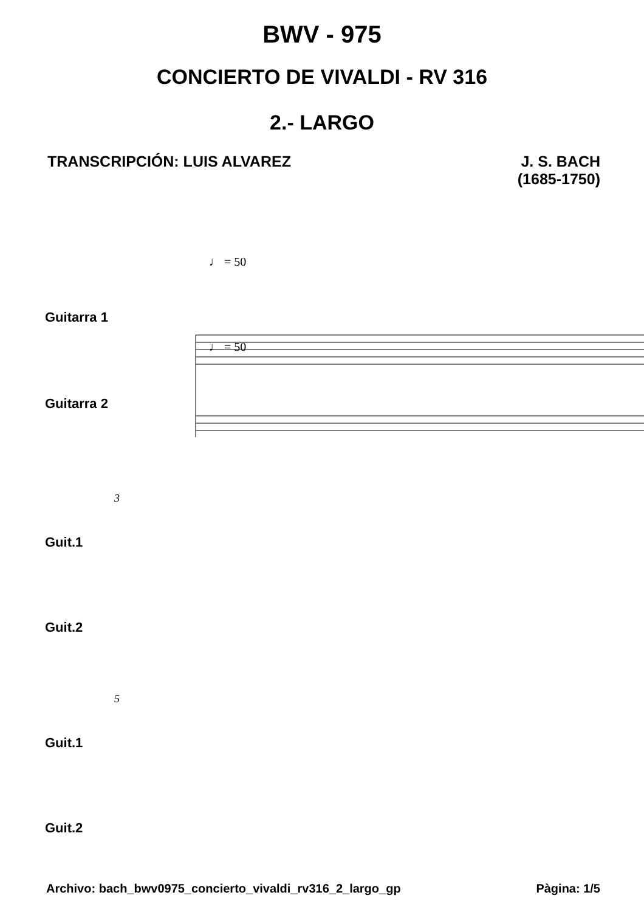BWV - 975
CONCIERTO DE VIVALDI - RV 316
2.- LARGO
TRANSCRIPCIÓN: LUIS ALVAREZ J. S. BACH
(1685-1750)
♩ = 50
Guitarra 1
♩ = 50
Guitarra 2
3
Guit.1
Guit.2
5
Guit.1
Guit.2
Archivo: bach_bwv0975_concierto_vivaldi_rv316_2_largo_gp
Pàgina: 1/5